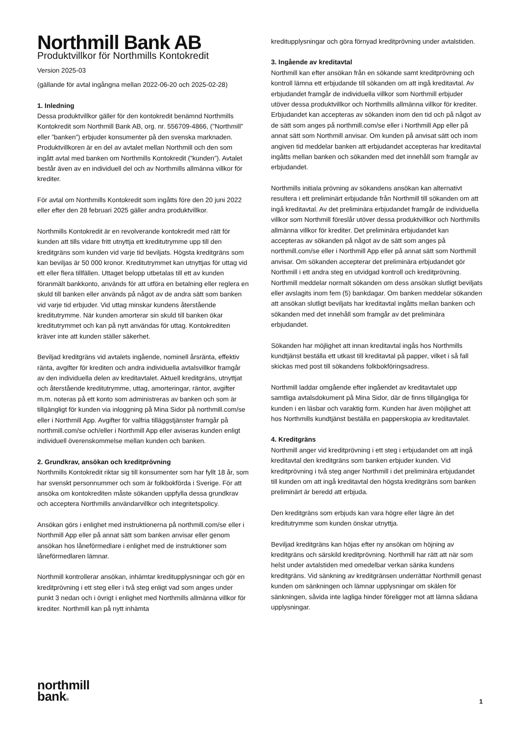Northmill Bank AB
Produktvillkor för Northmills Kontokredit
Version 2025-03
(gällande för avtal ingångna mellan 2022-06-20 och 2025-02-28)
1. Inledning
Dessa produktvillkor gäller för den kontokredit benämnd Northmills Kontokredit som Northmill Bank AB, org. nr. 556709-4866, (”Northmill” eller ”banken”) erbjuder konsumenter på den svenska marknaden. Produktvillkoren är en del av avtalet mellan Northmill och den som ingått avtal med banken om Northmills Kontokredit (”kunden”). Avtalet består även av en individuell del och av Northmills allmänna villkor för krediter.
För avtal om Northmills Kontokredit som ingåtts före den 20 juni 2022 eller efter den 28 februari 2025 gäller andra produktvillkor.
Northmills Kontokredit är en revolverande kontokredit med rätt för kunden att tills vidare fritt utnyttja ett kreditutrymme upp till den kreditgräns som kunden vid varje tid beviljats. Högsta kreditgräns som kan beviljas är 50 000 kronor. Kreditutrymmet kan utnyttjas för uttag vid ett eller flera tillfällen. Uttaget belopp utbetalas till ett av kunden föranmält bankkonto, används för att utföra en betalning eller reglera en skuld till banken eller används på något av de andra sätt som banken vid varje tid erbjuder. Vid uttag minskar kundens återstående kreditutrymme. När kunden amorterar sin skuld till banken ökar kreditutrymmet och kan på nytt användas för uttag. Kontokrediten kräver inte att kunden ställer säkerhet.
Beviljad kreditgräns vid avtalets ingående, nominell årsränta, effektiv ränta, avgifter för krediten och andra individuella avtalsvillkor framgår av den individuella delen av kreditavtalet. Aktuell kreditgräns, utnyttjat och återstående kreditutrymme, uttag, amorteringar, räntor, avgifter m.m. noteras på ett konto som administreras av banken och som är tillgängligt för kunden via inloggning på Mina Sidor på northmill.com/se eller i Northmill App. Avgifter för valfria tilläggstjänster framgår på northmill.com/se och/eller i Northmill App eller aviseras kunden enligt individuell överenskommelse mellan kunden och banken.
2. Grundkrav, ansökan och kreditprövning
Northmills Kontokredit riktar sig till konsumenter som har fyllt 18 år, som har svenskt personnummer och som är folkbokförda i Sverige. För att ansöka om kontokrediten måste sökanden uppfylla dessa grundkrav och acceptera Northmills användarvillkor och integritetspolicy.
Ansökan görs i enlighet med instruktionerna på northmill.com/se eller i Northmill App eller på annat sätt som banken anvisar eller genom ansökan hos låneförmedlare i enlighet med de instruktioner som låneförmedlaren lämnar.
Northmill kontrollerar ansökan, inhämtar kreditupplysningar och gör en kreditprövning i ett steg eller i två steg enligt vad som anges under punkt 3 nedan och i övrigt i enlighet med Northmills allmänna villkor för krediter. Northmill kan på nytt inhämta
kreditupplysningar och göra förnyad kreditprövning under avtalstiden.
3. Ingående av kreditavtal
Northmill kan efter ansökan från en sökande samt kreditprövning och kontroll lämna ett erbjudande till sökanden om att ingå kreditavtal. Av erbjudandet framgår de individuella villkor som Northmill erbjuder utöver dessa produktvillkor och Northmills allmänna villkor för krediter. Erbjudandet kan accepteras av sökanden inom den tid och på något av de sätt som anges på northmill.com/se eller i Northmill App eller på annat sätt som Northmill anvisar. Om kunden på anvisat sätt och inom angiven tid meddelar banken att erbjudandet accepteras har kreditavtal ingåtts mellan banken och sökanden med det innehåll som framgår av erbjudandet.
Northmills initiala prövning av sökandens ansökan kan alternativt resultera i ett preliminärt erbjudande från Northmill till sökanden om att ingå kreditavtal. Av det preliminära erbjudandet framgår de individuella villkor som Northmill föreslår utöver dessa produktvillkor och Northmills allmänna villkor för krediter. Det preliminära erbjudandet kan accepteras av sökanden på något av de sätt som anges på northmill.com/se eller i Northmill App eller på annat sätt som Northmill anvisar. Om sökanden accepterar det preliminära erbjudandet gör Northmill i ett andra steg en utvidgad kontroll och kreditprövning. Northmill meddelar normalt sökanden om dess ansökan slutligt beviljats eller avslagits inom fem (5) bankdagar. Om banken meddelar sökanden att ansökan slutligt beviljats har kreditavtal ingåtts mellan banken och sökanden med det innehåll som framgår av det preliminära erbjudandet.
Sökanden har möjlighet att innan kreditavtal ingås hos Northmills kundtjänst beställa ett utkast till kreditavtal på papper, vilket i så fall skickas med post till sökandens folkbokföringsadress.
Northmill laddar omgående efter ingåendet av kreditavtalet upp samtliga avtalsdokument på Mina Sidor, där de finns tillgängliga för kunden i en läsbar och varaktig form. Kunden har även möjlighet att hos Northmills kundtjänst beställa en papperskopia av kreditavtalet.
4. Kreditgräns
Northmill anger vid kreditprövning i ett steg i erbjudandet om att ingå kreditavtal den kreditgräns som banken erbjuder kunden. Vid kreditprövning i två steg anger Northmill i det preliminära erbjudandet till kunden om att ingå kreditavtal den högsta kreditgräns som banken preliminärt är beredd att erbjuda.
Den kreditgräns som erbjuds kan vara högre eller lägre än det kreditutrymme som kunden önskar utnyttja.
Beviljad kreditgräns kan höjas efter ny ansökan om höjning av kreditgräns och särskild kreditprövning. Northmill har rätt att när som helst under avtalstiden med omedelbar verkan sänka kundens kreditgräns. Vid sänkning av kreditgränsen underrättar Northmill genast kunden om sänkningen och lämnar upplysningar om skälen för sänkningen, såvida inte lagliga hinder föreligger mot att lämna sådana upplysningar.
northmill
bank®
1